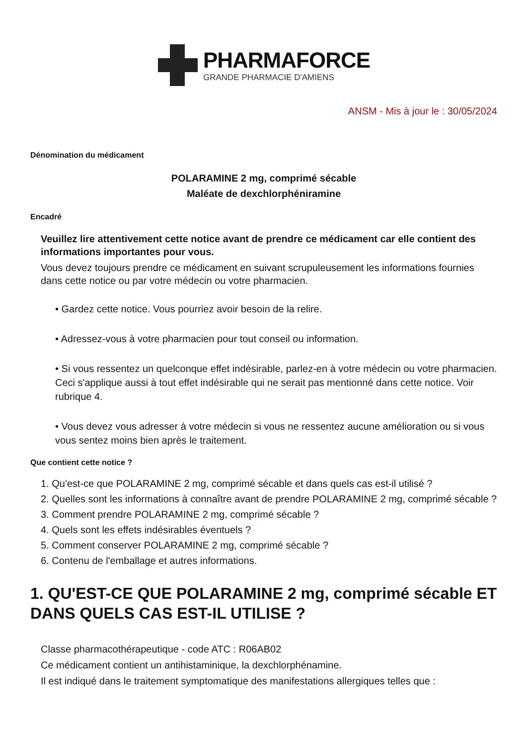PHARMAFORCE
GRANDE PHARMACIE D'AMIENS
ANSM - Mis à jour le : 30/05/2024
Dénomination du médicament
POLARAMINE 2 mg, comprimé sécable
Maléate de dexchlorphéniramine
Encadré
Veuillez lire attentivement cette notice avant de prendre ce médicament car elle contient des informations importantes pour vous.
Vous devez toujours prendre ce médicament en suivant scrupuleusement les informations fournies dans cette notice ou par votre médecin ou votre pharmacien.
• Gardez cette notice. Vous pourriez avoir besoin de la relire.
• Adressez-vous à votre pharmacien pour tout conseil ou information.
• Si vous ressentez un quelconque effet indésirable, parlez-en à votre médecin ou votre pharmacien. Ceci s'applique aussi à tout effet indésirable qui ne serait pas mentionné dans cette notice. Voir rubrique 4.
• Vous devez vous adresser à votre médecin si vous ne ressentez aucune amélioration ou si vous vous sentez moins bien après le traitement.
Que contient cette notice ?
1. Qu'est-ce que POLARAMINE 2 mg, comprimé sécable et dans quels cas est-il utilisé ?
2. Quelles sont les informations à connaître avant de prendre POLARAMINE 2 mg, comprimé sécable ?
3. Comment prendre POLARAMINE 2 mg, comprimé sécable ?
4. Quels sont les effets indésirables éventuels ?
5. Comment conserver POLARAMINE 2 mg, comprimé sécable ?
6. Contenu de l'emballage et autres informations.
1. QU'EST-CE QUE POLARAMINE 2 mg, comprimé sécable ET DANS QUELS CAS EST-IL UTILISE ?
Classe pharmacothérapeutique - code ATC : R06AB02
Ce médicament contient un antihistaminique, la dexchlorphénamine.
Il est indiqué dans le traitement symptomatique des manifestations allergiques telles que :